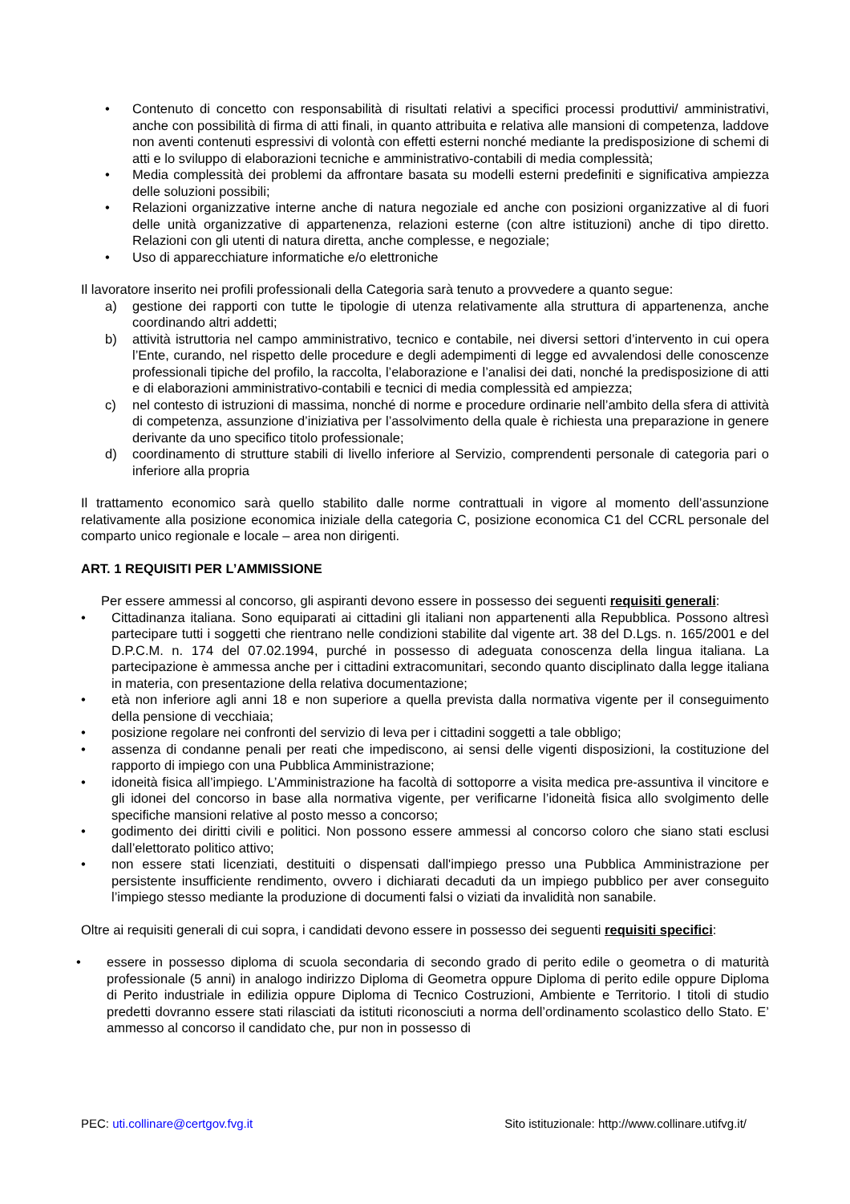• Contenuto di concetto con responsabilità di risultati relativi a specifici processi produttivi/ amministrativi, anche con possibilità di firma di atti finali, in quanto attribuita e relativa alle mansioni di competenza, laddove non aventi contenuti espressivi di volontà con effetti esterni nonché mediante la predisposizione di schemi di atti e lo sviluppo di elaborazioni tecniche e amministrativo-contabili di media complessità;
• Media complessità dei problemi da affrontare basata su modelli esterni predefiniti e significativa ampiezza delle soluzioni possibili;
• Relazioni organizzative interne anche di natura negoziale ed anche con posizioni organizzative al di fuori delle unità organizzative di appartenenza, relazioni esterne (con altre istituzioni) anche di tipo diretto. Relazioni con gli utenti di natura diretta, anche complesse, e negoziale;
• Uso di apparecchiature informatiche e/o elettroniche
Il lavoratore inserito nei profili professionali della Categoria sarà tenuto a provvedere a quanto segue:
a) gestione dei rapporti con tutte le tipologie di utenza relativamente alla struttura di appartenenza, anche coordinando altri addetti;
b) attività istruttoria nel campo amministrativo, tecnico e contabile, nei diversi settori d’intervento in cui opera l’Ente, curando, nel rispetto delle procedure e degli adempimenti di legge ed avvalendosi delle conoscenze professionali tipiche del profilo, la raccolta, l’elaborazione e l’analisi dei dati, nonché la predisposizione di atti e di elaborazioni amministrativo-contabili e tecnici di media complessità ed ampiezza;
c) nel contesto di istruzioni di massima, nonché di norme e procedure ordinarie nell’ambito della sfera di attività di competenza, assunzione d’iniziativa per l’assolvimento della quale è richiesta una preparazione in genere derivante da uno specifico titolo professionale;
d) coordinamento di strutture stabili di livello inferiore al Servizio, comprendenti personale di categoria pari o inferiore alla propria
Il trattamento economico sarà quello stabilito dalle norme contrattuali in vigore al momento dell’assunzione relativamente alla posizione economica iniziale della categoria C, posizione economica C1 del CCRL personale del comparto unico regionale e locale – area non dirigenti.
ART. 1 REQUISITI PER L’AMMISSIONE
Per essere ammessi al concorso, gli aspiranti devono essere in possesso dei seguenti requisiti generali:
• Cittadinanza italiana. Sono equiparati ai cittadini gli italiani non appartenenti alla Repubblica. Possono altresì partecipare tutti i soggetti che rientrano nelle condizioni stabilite dal vigente art. 38 del D.Lgs. n. 165/2001 e del D.P.C.M. n. 174 del 07.02.1994, purché in possesso di adeguata conoscenza della lingua italiana. La partecipazione è ammessa anche per i cittadini extracomunitari, secondo quanto disciplinato dalla legge italiana in materia, con presentazione della relativa documentazione;
• età non inferiore agli anni 18 e non superiore a quella prevista dalla normativa vigente per il conseguimento della pensione di vecchiaia;
• posizione regolare nei confronti del servizio di leva per i cittadini soggetti a tale obbligo;
• assenza di condanne penali per reati che impediscono, ai sensi delle vigenti disposizioni, la costituzione del rapporto di impiego con una Pubblica Amministrazione;
• idoneità fisica all’impiego. L’Amministrazione ha facoltà di sottoporre a visita medica pre-assuntiva il vincitore e gli idonei del concorso in base alla normativa vigente, per verificarne l’idoneità fisica allo svolgimento delle specifiche mansioni relative al posto messo a concorso;
• godimento dei diritti civili e politici. Non possono essere ammessi al concorso coloro che siano stati esclusi dall’elettorato politico attivo;
• non essere stati licenziati, destituiti o dispensati dall'impiego presso una Pubblica Amministrazione per persistente insufficiente rendimento, ovvero i dichiarati decaduti da un impiego pubblico per aver conseguito l’impiego stesso mediante la produzione di documenti falsi o viziati da invalidità non sanabile.
Oltre ai requisiti generali di cui sopra, i candidati devono essere in possesso dei seguenti requisiti specifici:
• essere in possesso diploma di scuola secondaria di secondo grado di perito edile o geometra o di maturità professionale (5 anni) in analogo indirizzo Diploma di Geometra oppure Diploma di perito edile oppure Diploma di Perito industriale in edilizia oppure Diploma di Tecnico Costruzioni, Ambiente e Territorio. I titoli di studio predetti dovranno essere stati rilasciati da istituti riconosciuti a norma dell’ordinamento scolastico dello Stato. E’ ammesso al concorso il candidato che, pur non in possesso di
PEC: uti.collinare@certgov.fvg.it Sito istituzionale: http://www.collinare.utifvg.it/